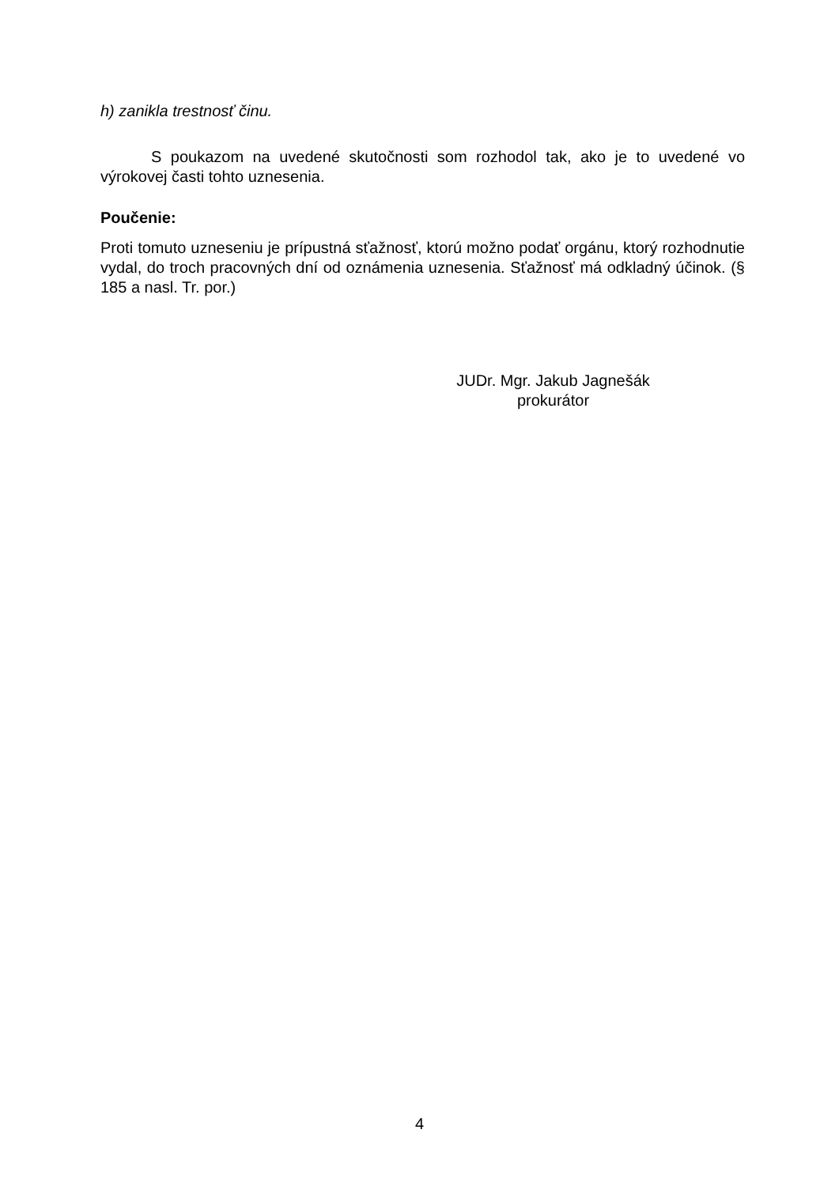h) zanikla trestnosť činu.
S poukazom na uvedené skutočnosti som rozhodol tak, ako je to uvedené vo výrokovej časti tohto uznesenia.
Poučenie:
Proti tomuto uzneseniu je prípustná sťažnosť, ktorú možno podať orgánu, ktorý rozhodnutie vydal, do troch pracovných dní od oznámenia uznesenia. Sťažnosť má odkladný účinok. (§ 185 a nasl. Tr. por.)
JUDr. Mgr. Jakub Jagnešák
prokurátor
4